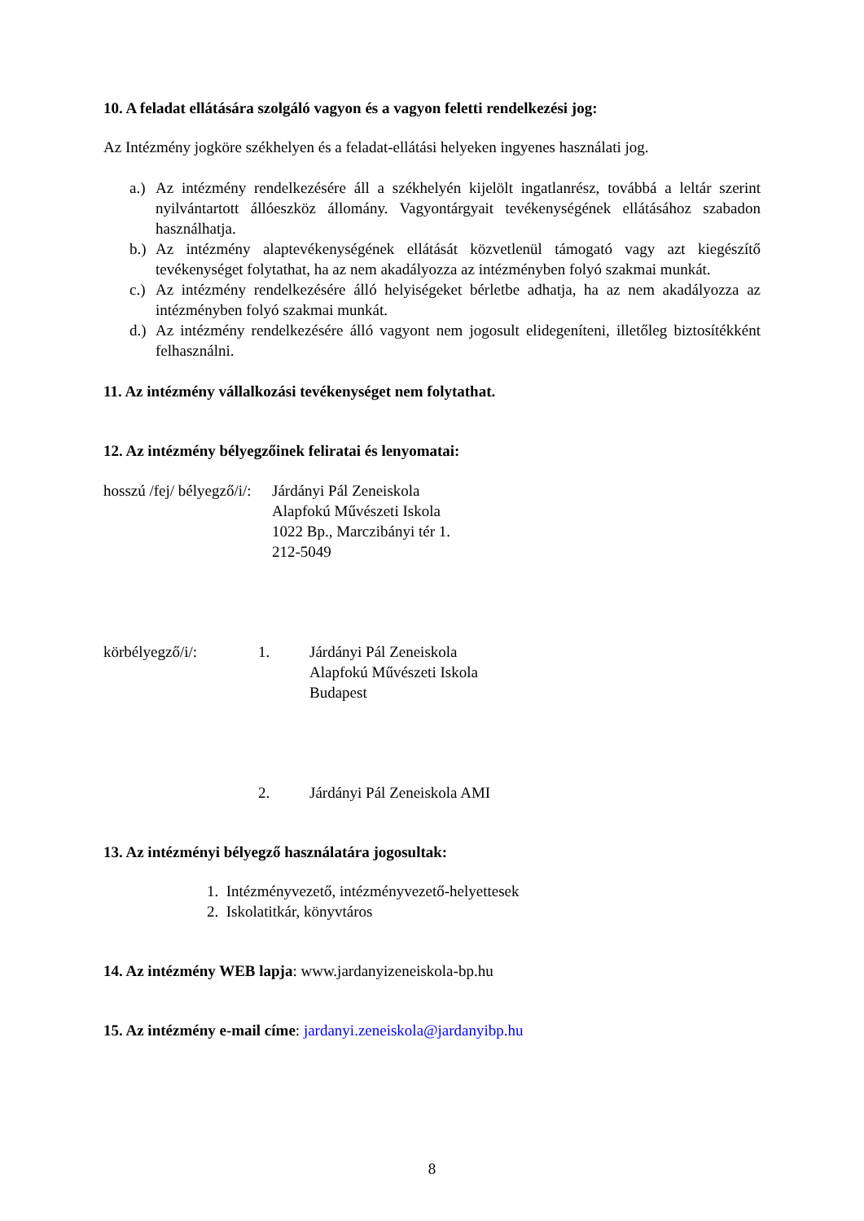10. A feladat ellátására szolgáló vagyon és a vagyon feletti rendelkezési jog:
Az Intézmény jogköre székhelyen és a feladat-ellátási helyeken ingyenes használati jog.
a.) Az intézmény rendelkezésére áll a székhelyén kijelölt ingatlanrész, továbbá a leltár szerint nyilvántartott állóeszköz állomány. Vagyontárgyait tevékenységének ellátásához szabadon használhatja.
b.) Az intézmény alaptevékenységének ellátását közvetlenül támogató vagy azt kiegészítő tevékenységet folytathat, ha az nem akadályozza az intézményben folyó szakmai munkát.
c.) Az intézmény rendelkezésére álló helyiségeket bérletbe adhatja, ha az nem akadályozza az intézményben folyó szakmai munkát.
d.) Az intézmény rendelkezésére álló vagyont nem jogosult elidegeníteni, illetőleg biztosítékként felhasználni.
11. Az intézmény vállalkozási tevékenységet nem folytathat.
12. Az intézmény bélyegzőinek feliratai és lenyomatai:
hosszú /fej/ bélyegző/i/: Járdányi Pál Zeneiskola
Alapfokú Művészeti Iskola
1022 Bp., Marczibányi tér 1.
212-5049
körbélyegző/i/: 1. Járdányi Pál Zeneiskola
Alapfokú Művészeti Iskola
Budapest
2. Járdányi Pál Zeneiskola AMI
13. Az intézményi bélyegző használatára jogosultak:
1. Intézményvezető, intézményvezető-helyettesek
2. Iskolatitkár, könyvtáros
14. Az intézmény WEB lapja: www.jardanyizeneiskola-bp.hu
15. Az intézmény e-mail címe: jardanyi.zeneiskola@jardanyibp.hu
8